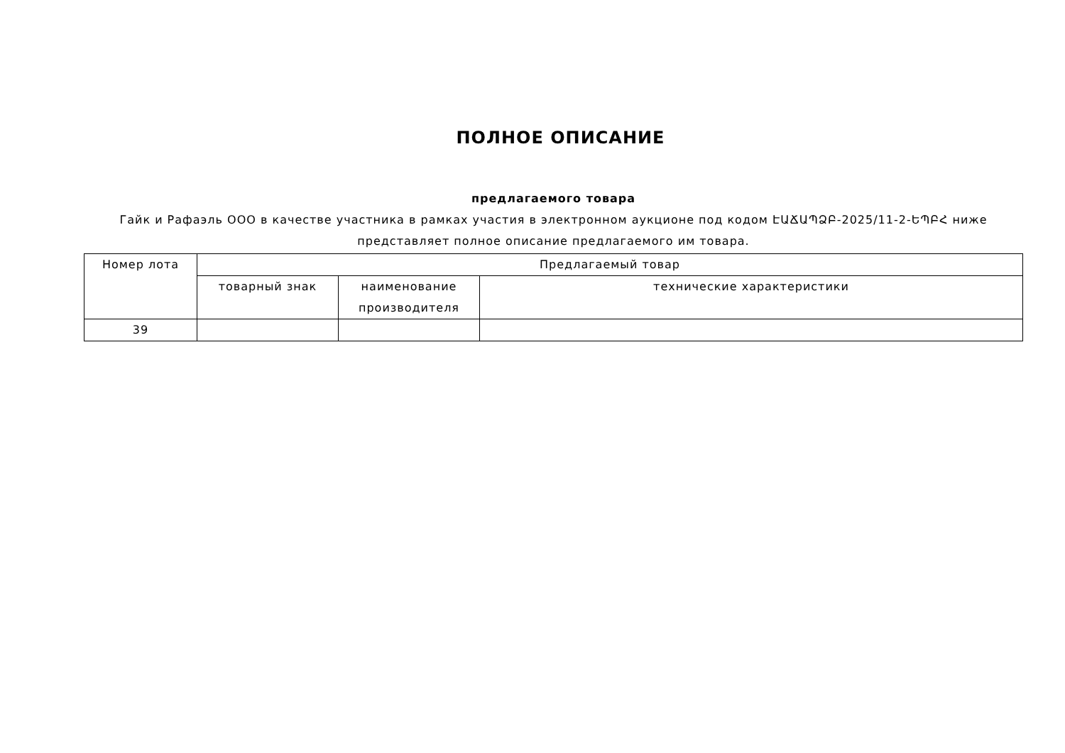ПОЛНОЕ ОПИСАНИЕ
предлагаемого товара
Гайк и Рафаэль ООО в качестве участника в рамках участия в электронном аукционе под кодом ԷԱՃԱՊՁԲ-2025/11-2-ԵՊԲՀ ниже представляет полное описание предлагаемого им товара.
| Номер лота | Предлагаемый товар | | |
| --- | --- | --- | --- |
| | товарный знак | наименование производителя | технические характеристики |
| 39 | | | |